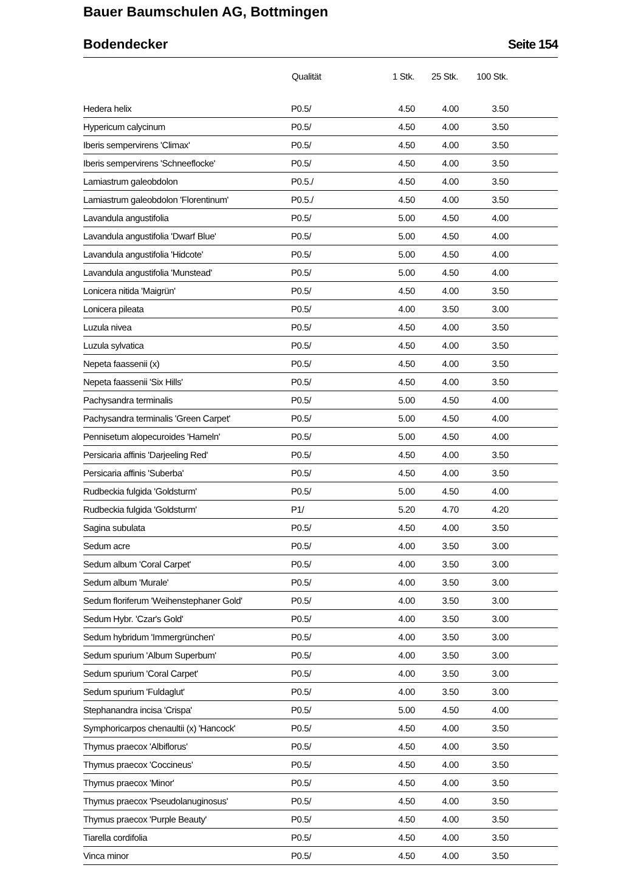Bauer Baumschulen AG, Bottmingen
Bodendecker Seite 154
| | Qualität | 1 Stk. | 25 Stk. | 100 Stk. | |
| --- | --- | --- | --- | --- | --- |
| Hedera helix | P0.5/ | 4.50 | 4.00 | 3.50 | |
| Hypericum calycinum | P0.5/ | 4.50 | 4.00 | 3.50 | |
| Iberis sempervirens 'Climax' | P0.5/ | 4.50 | 4.00 | 3.50 | |
| Iberis sempervirens 'Schneeflocke' | P0.5/ | 4.50 | 4.00 | 3.50 | |
| Lamiastrum galeobdolon | P0.5./ | 4.50 | 4.00 | 3.50 | |
| Lamiastrum galeobdolon 'Florentinum' | P0.5./ | 4.50 | 4.00 | 3.50 | |
| Lavandula angustifolia | P0.5/ | 5.00 | 4.50 | 4.00 | |
| Lavandula angustifolia 'Dwarf Blue' | P0.5/ | 5.00 | 4.50 | 4.00 | |
| Lavandula angustifolia 'Hidcote' | P0.5/ | 5.00 | 4.50 | 4.00 | |
| Lavandula angustifolia 'Munstead' | P0.5/ | 5.00 | 4.50 | 4.00 | |
| Lonicera nitida 'Maigrün' | P0.5/ | 4.50 | 4.00 | 3.50 | |
| Lonicera pileata | P0.5/ | 4.00 | 3.50 | 3.00 | |
| Luzula nivea | P0.5/ | 4.50 | 4.00 | 3.50 | |
| Luzula sylvatica | P0.5/ | 4.50 | 4.00 | 3.50 | |
| Nepeta faassenii (x) | P0.5/ | 4.50 | 4.00 | 3.50 | |
| Nepeta faassenii 'Six Hills' | P0.5/ | 4.50 | 4.00 | 3.50 | |
| Pachysandra terminalis | P0.5/ | 5.00 | 4.50 | 4.00 | |
| Pachysandra terminalis 'Green Carpet' | P0.5/ | 5.00 | 4.50 | 4.00 | |
| Pennisetum alopecuroides 'Hameln' | P0.5/ | 5.00 | 4.50 | 4.00 | |
| Persicaria affinis 'Darjeeling Red' | P0.5/ | 4.50 | 4.00 | 3.50 | |
| Persicaria affinis 'Suberba' | P0.5/ | 4.50 | 4.00 | 3.50 | |
| Rudbeckia fulgida 'Goldsturm' | P0.5/ | 5.00 | 4.50 | 4.00 | |
| Rudbeckia fulgida 'Goldsturm' | P1/ | 5.20 | 4.70 | 4.20 | |
| Sagina subulata | P0.5/ | 4.50 | 4.00 | 3.50 | |
| Sedum acre | P0.5/ | 4.00 | 3.50 | 3.00 | |
| Sedum album 'Coral Carpet' | P0.5/ | 4.00 | 3.50 | 3.00 | |
| Sedum album 'Murale' | P0.5/ | 4.00 | 3.50 | 3.00 | |
| Sedum floriferum 'Weihenstephaner Gold' | P0.5/ | 4.00 | 3.50 | 3.00 | |
| Sedum Hybr. 'Czar's Gold' | P0.5/ | 4.00 | 3.50 | 3.00 | |
| Sedum hybridum 'Immergrünchen' | P0.5/ | 4.00 | 3.50 | 3.00 | |
| Sedum spurium 'Album Superbum' | P0.5/ | 4.00 | 3.50 | 3.00 | |
| Sedum spurium 'Coral Carpet' | P0.5/ | 4.00 | 3.50 | 3.00 | |
| Sedum spurium 'Fuldaglut' | P0.5/ | 4.00 | 3.50 | 3.00 | |
| Stephanandra incisa 'Crispa' | P0.5/ | 5.00 | 4.50 | 4.00 | |
| Symphoricarpos chenaultii (x) 'Hancock' | P0.5/ | 4.50 | 4.00 | 3.50 | |
| Thymus praecox 'Albiflorus' | P0.5/ | 4.50 | 4.00 | 3.50 | |
| Thymus praecox 'Coccineus' | P0.5/ | 4.50 | 4.00 | 3.50 | |
| Thymus praecox 'Minor' | P0.5/ | 4.50 | 4.00 | 3.50 | |
| Thymus praecox 'Pseudolanuginosus' | P0.5/ | 4.50 | 4.00 | 3.50 | |
| Thymus praecox 'Purple Beauty' | P0.5/ | 4.50 | 4.00 | 3.50 | |
| Tiarella cordifolia | P0.5/ | 4.50 | 4.00 | 3.50 | |
| Vinca minor | P0.5/ | 4.50 | 4.00 | 3.50 | |